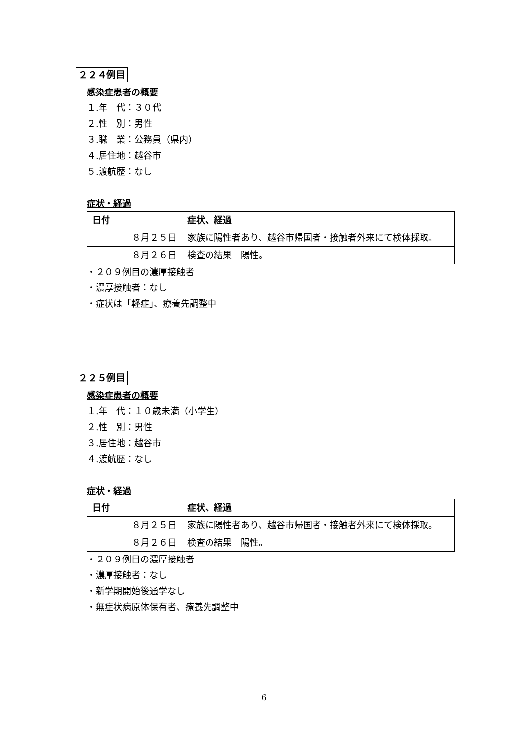２２４例目
感染症患者の概要
１.年　代：３０代
２.性　別：男性
３.職　業：公務員（県内）
４.居住地：越谷市
５.渡航歴：なし
症状・経過
| 日付 | 症状、経過 |
| --- | --- |
| ８月２５日 | 家族に陽性者あり、越谷市帰国者・接触者外来にて検体採取。 |
| ８月２６日 | 検査の結果 陽性。 |
・２０９例目の濃厚接触者
・濃厚接触者：なし
・症状は「軽症」、療養先調整中
２２５例目
感染症患者の概要
１.年　代：１０歳未満（小学生）
２.性　別：男性
３.居住地：越谷市
４.渡航歴：なし
症状・経過
| 日付 | 症状、経過 |
| --- | --- |
| ８月２５日 | 家族に陽性者あり、越谷市帰国者・接触者外来にて検体採取。 |
| ８月２６日 | 検査の結果 陽性。 |
・２０９例目の濃厚接触者
・濃厚接触者：なし
・新学期開始後通学なし
・無症状病原体保有者、療養先調整中
6